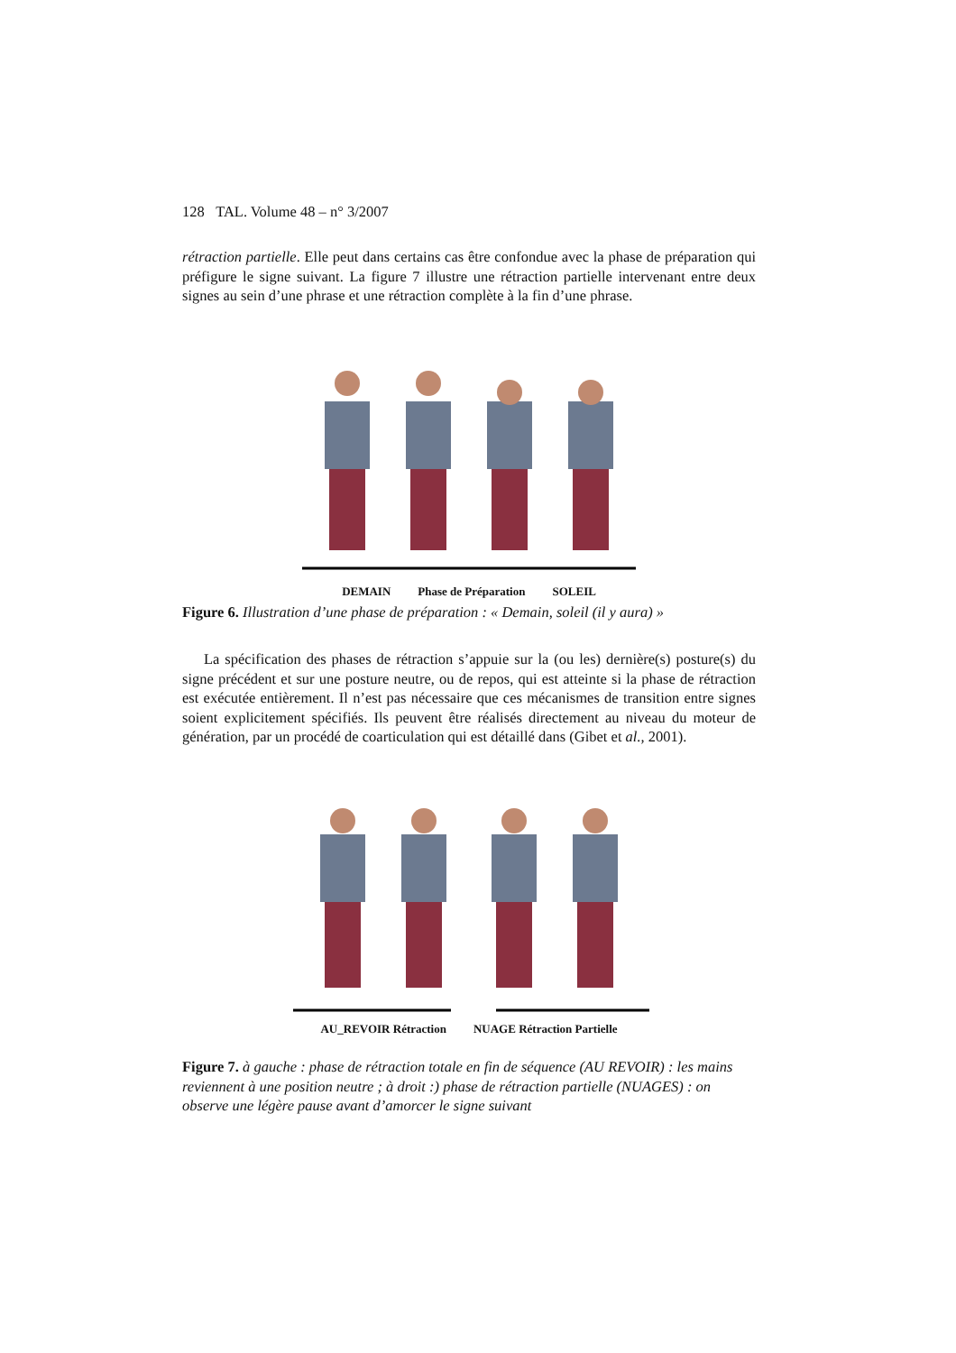128 TAL. Volume 48 – n° 3/2007
rétraction partielle. Elle peut dans certains cas être confondue avec la phase de préparation qui préfigure le signe suivant. La figure 7 illustre une rétraction partielle intervenant entre deux signes au sein d’une phrase et une rétraction complète à la fin d’une phrase.
DEMAIN Phase de Préparation SOLEIL
Figure 6. Illustration d’une phase de préparation : « Demain, soleil (il y aura) »
La spécification des phases de rétraction s’appuie sur la (ou les) dernière(s) posture(s) du signe précédent et sur une posture neutre, ou de repos, qui est atteinte si la phase de rétraction est exécutée entièrement. Il n’est pas nécessaire que ces mécanismes de transition entre signes soient explicitement spécifiés. Ils peuvent être réalisés directement au niveau du moteur de génération, par un procédé de coarticulation qui est détaillé dans (Gibet et al., 2001).
AU_REVOIR Rétraction NUAGE Rétraction Partielle
Figure 7. à gauche : phase de rétraction totale en fin de séquence (AU REVOIR) : les mains reviennent à une position neutre ; à droit :) phase de rétraction partielle (NUAGES) : on observe une légère pause avant d’amorcer le signe suivant